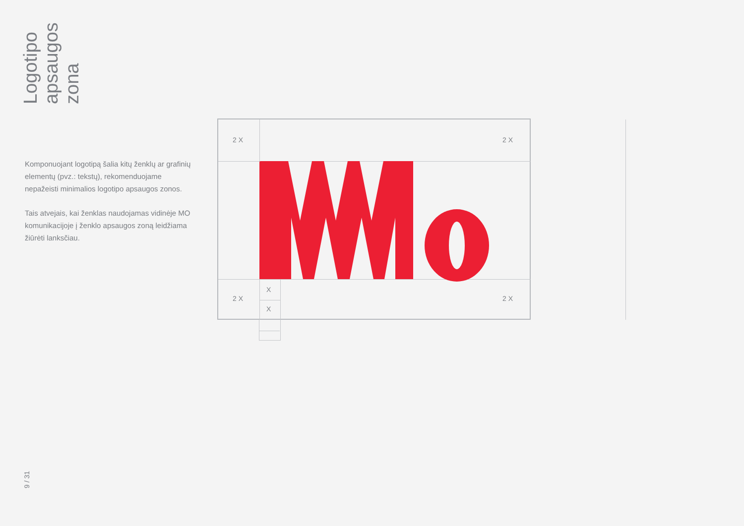Logotipo apsaugos zona
Komponuojant logotipą šalia kitų ženklų ar grafinių elementų (pvz.: tekstų), rekomenduojame nepažeisti minimalios logotipo apsaugos zonos.
Tais atvejais, kai ženklas naudojamas vidinėje MO komunikacijoje į ženklo apsaugos zoną leidžiama žiūrėti lanksčiau.
2 X 2 X
2 X 2 X
X
X
9 / 31